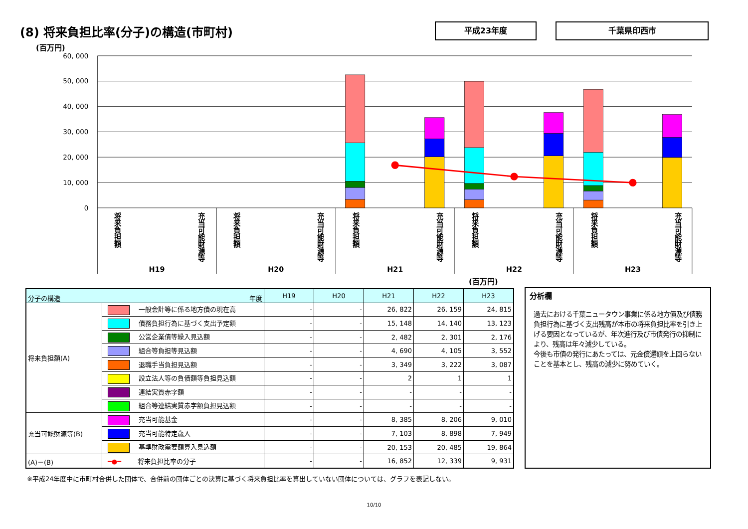(8) 将来負担比率(分子)の構造(市町村)
平成23年度 千葉県印西市
(百万円)
60, 000
50, 000
40, 000
30, 000
20, 000
10, 000
0
将来負担額
充当可能財源等
将来負担額
充当可能財源等
将来負担額
充当可能財源等
将来負担額
充当可能財源等
将来負担額
充当可能財源等
H19
H20
H21
H22
H23
(百万円)
| 分子の構造 年度 | | H19 | H20 | H21 | H22 | H23 |
| --- | --- | --- | --- | --- | --- | --- |
| 将来負担額(A) | 一般会計等に係る地方債の現在高 | - | - | 26, 822 | 26, 159 | 24, 815 |
| | 債務負担行為に基づく支出予定額 | - | - | 15, 148 | 14, 140 | 13, 123 |
| | 公営企業債等繰入見込額 | - | - | 2, 482 | 2, 301 | 2, 176 |
| | 組合等負担等見込額 | - | - | 4, 690 | 4, 105 | 3, 552 |
| | 退職手当負担見込額 | - | - | 3, 349 | 3, 222 | 3, 087 |
| | 設立法人等の負債額等負担見込額 | - | - | 2 | 1 | 1 |
| | 連結実質赤字額 | - | - | - | - | - |
| | 組合等連結実質赤字額負担見込額 | - | - | - | - | - |
| 充当可能財源等(B) | 充当可能基金 | - | - | 8, 385 | 8, 206 | 9, 010 |
| | 充当可能特定歳入 | - | - | 7, 103 | 8, 898 | 7, 949 |
| | 基準財政需要額算入見込額 | - | - | 20, 153 | 20, 485 | 19, 864 |
| (A)－(B) | ━●━ 将来負担比率の分子 | - | - | 16, 852 | 12, 339 | 9, 931 |
分析欄
過去における千葉ニュータウン事業に係る地方債及び債務負担行為に基づく支出残高が本市の将来負担比率を引き上げる要因となっているが、年次進行及び市債発行の抑制により、残高は年々減少している。
今後も市債の発行にあたっては、元金償還額を上回らないことを基本とし、残高の減少に努めていく。
※平成24年度中に市町村合併した団体で、合併前の団体ごとの決算に基づく将来負担比率を算出していない団体については、グラフを表記しない。
10/10